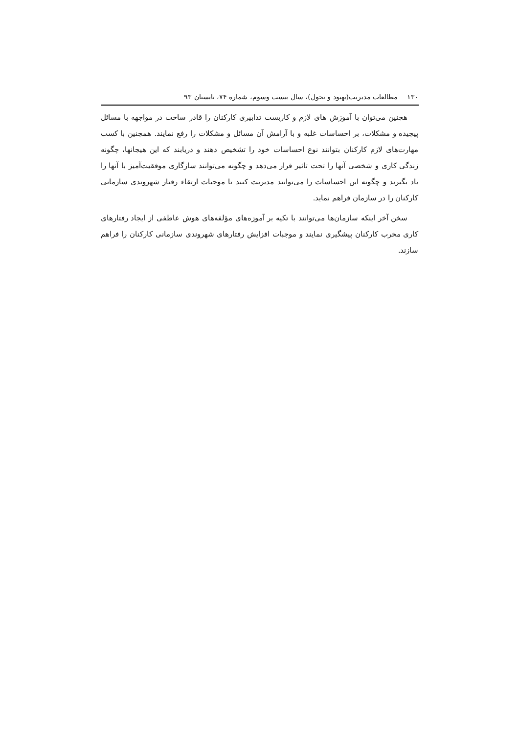۱۳۰مطالعات مدیریت(بهبود و تحول)، سال بیست وسوم، شماره ۷۴، تابستان ۹۳
هچنین می‌توان با آموزش های لازم و کاربست تدابیری کارکنان را قادر ساخت در مواجهه با مسائل پیچیده و مشکلات، بر احساسات غلبه و با آرامش آن مسائل و مشکلات را رفع نمایند. همچنین با کسب مهارت‌های لازم کارکنان بتوانند نوع احساسات خود را تشخیص دهند و دریابند که این هیجانها، چگونه زندگی کاری و شخصی آنها را تحت تاثیر قرار می‌دهد و چگونه می‌توانند سازگاری موفقیت‌آمیز با آنها را یاد بگیرند و چگونه این احساسات را می‌توانند مدیریت کنند تا موجبات ارتقاء رفتار شهروندی سازمانی کارکنان را در سازمان فراهم نماید.
سخن آخر اینکه سازمان‌ها می‌توانند با تکیه بر آموزه‌های مؤلفه‌های هوش عاطفی از ایجاد رفتارهای کاری مخرب کارکنان پیشگیری نمایند و موجبات افزایش رفتارهای شهروندی سازمانی کارکنان را فراهم سازند.